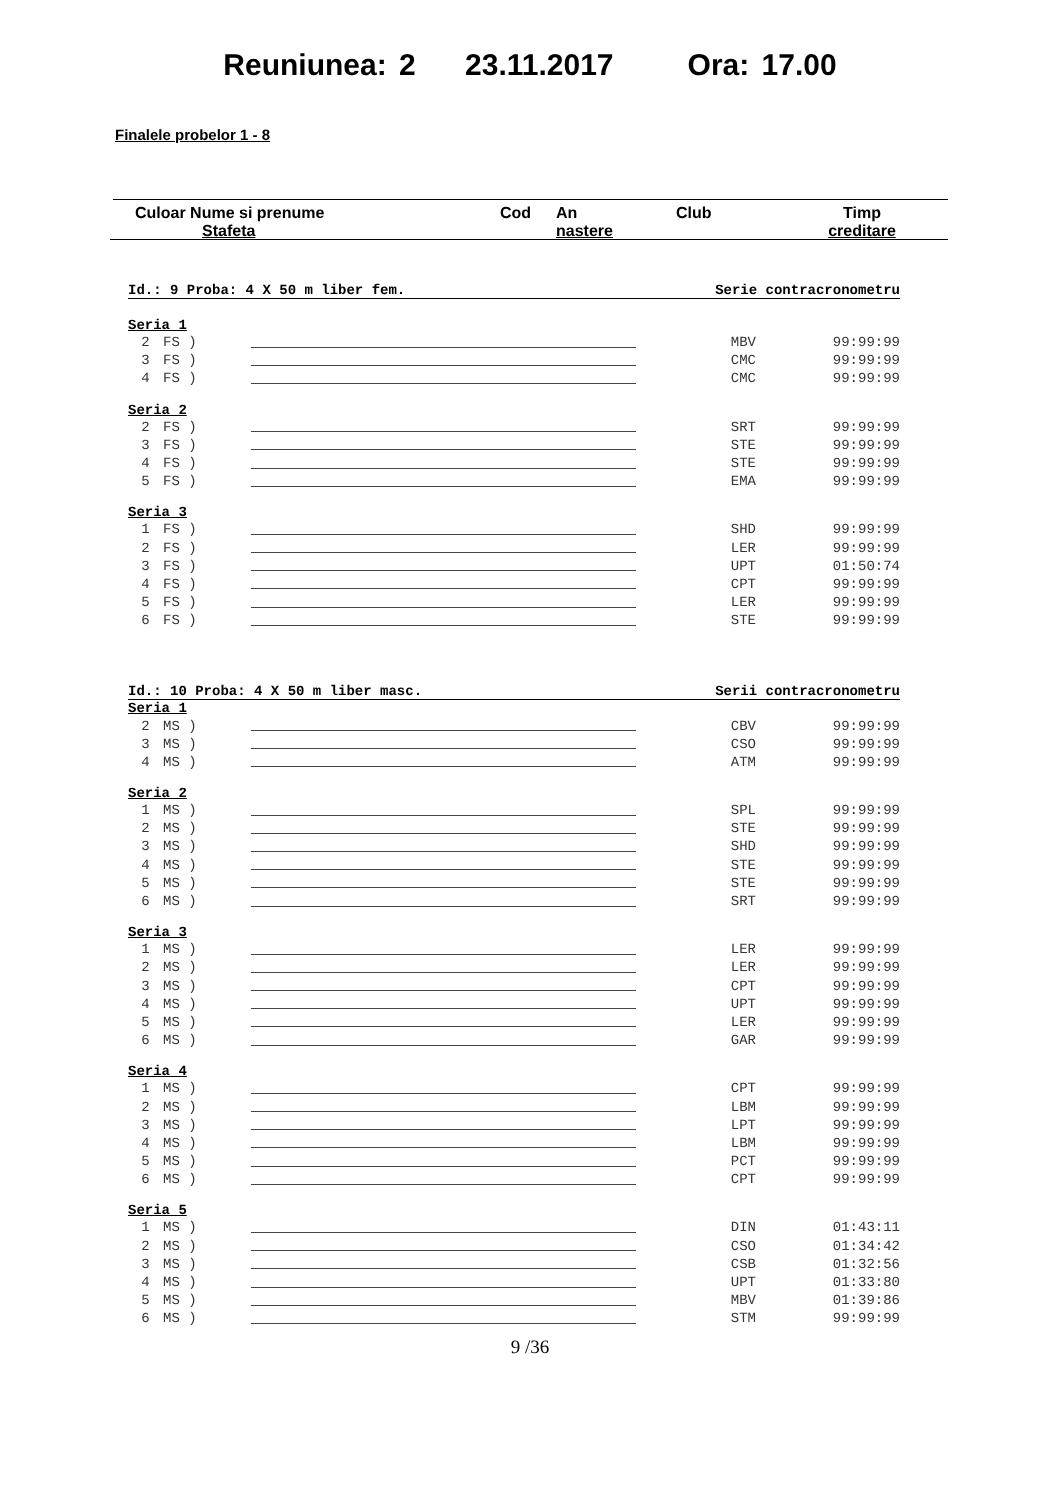Reuniunea: 2 23.11.2017 Ora: 17.00
Finalele probelor 1 - 8
| Culoar Nume si prenume Stafeta | Cod | An nastere | Club | Timp creditare |
Id.: 9 Proba: 4 X 50 m liber fem. Serie contracronometru
Seria 1
| 2 | FS ) | | MBV | 99:99:99 |
| 3 | FS ) | | CMC | 99:99:99 |
| 4 | FS ) | | CMC | 99:99:99 |
Seria 2
| 2 | FS ) | | SRT | 99:99:99 |
| 3 | FS ) | | STE | 99:99:99 |
| 4 | FS ) | | STE | 99:99:99 |
| 5 | FS ) | | EMA | 99:99:99 |
Seria 3
| 1 | FS ) | | SHD | 99:99:99 |
| 2 | FS ) | | LER | 99:99:99 |
| 3 | FS ) | | UPT | 01:50:74 |
| 4 | FS ) | | CPT | 99:99:99 |
| 5 | FS ) | | LER | 99:99:99 |
| 6 | FS ) | | STE | 99:99:99 |
Id.: 10 Proba: 4 X 50 m liber masc. Serii contracronometru
Seria 1
| 2 | MS ) | | CBV | 99:99:99 |
| 3 | MS ) | | CSO | 99:99:99 |
| 4 | MS ) | | ATM | 99:99:99 |
Seria 2
| 1 | MS ) | | SPL | 99:99:99 |
| 2 | MS ) | | STE | 99:99:99 |
| 3 | MS ) | | SHD | 99:99:99 |
| 4 | MS ) | | STE | 99:99:99 |
| 5 | MS ) | | STE | 99:99:99 |
| 6 | MS ) | | SRT | 99:99:99 |
Seria 3
| 1 | MS ) | | LER | 99:99:99 |
| 2 | MS ) | | LER | 99:99:99 |
| 3 | MS ) | | CPT | 99:99:99 |
| 4 | MS ) | | UPT | 99:99:99 |
| 5 | MS ) | | LER | 99:99:99 |
| 6 | MS ) | | GAR | 99:99:99 |
Seria 4
| 1 | MS ) | | CPT | 99:99:99 |
| 2 | MS ) | | LBM | 99:99:99 |
| 3 | MS ) | | LPT | 99:99:99 |
| 4 | MS ) | | LBM | 99:99:99 |
| 5 | MS ) | | PCT | 99:99:99 |
| 6 | MS ) | | CPT | 99:99:99 |
Seria 5
| 1 | MS ) | | DIN | 01:43:11 |
| 2 | MS ) | | CSO | 01:34:42 |
| 3 | MS ) | | CSB | 01:32:56 |
| 4 | MS ) | | UPT | 01:33:80 |
| 5 | MS ) | | MBV | 01:39:86 |
| 6 | MS ) | | STM | 99:99:99 |
9 /36